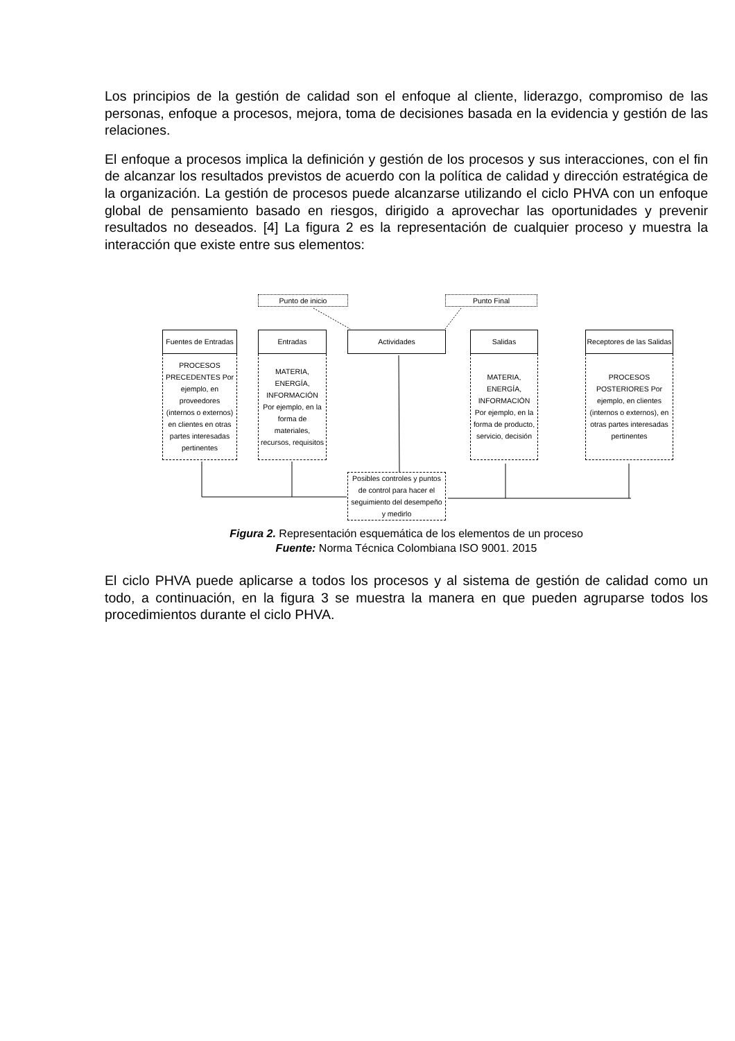Los principios de la gestión de calidad son el enfoque al cliente, liderazgo, compromiso de las personas, enfoque a procesos, mejora, toma de decisiones basada en la evidencia y gestión de las relaciones.
El enfoque a procesos implica la definición y gestión de los procesos y sus interacciones, con el fin de alcanzar los resultados previstos de acuerdo con la política de calidad y dirección estratégica de la organización. La gestión de procesos puede alcanzarse utilizando el ciclo PHVA con un enfoque global de pensamiento basado en riesgos, dirigido a aprovechar las oportunidades y prevenir resultados no deseados. [4] La figura 2 es la representación de cualquier proceso y muestra la interacción que existe entre sus elementos:
Punto de inicio Punto Final
Fuentes de Entradas
PROCESOS PRECEDENTES Por ejemplo, en proveedores (internos o externos) en clientes en otras partes interesadas pertinentes
Entradas
MATERIA, ENERGÍA, INFORMACIÓN Por ejemplo, en la forma de materiales, recursos, requisitos
Actividades Salidas
MATERIA, ENERGÍA, INFORMACIÓN Por ejemplo, en la forma de producto, servicio, decisión
Receptores de las Salidas
PROCESOS POSTERIORES Por ejemplo, en clientes (internos o externos), en otras partes interesadas pertinentes
Posibles controles y puntos de control para hacer el seguimiento del desempeño y medirlo
Figura 2. Representación esquemática de los elementos de un proceso
Fuente: Norma Técnica Colombiana ISO 9001. 2015
El ciclo PHVA puede aplicarse a todos los procesos y al sistema de gestión de calidad como un todo, a continuación, en la figura 3 se muestra la manera en que pueden agruparse todos los procedimientos durante el ciclo PHVA.